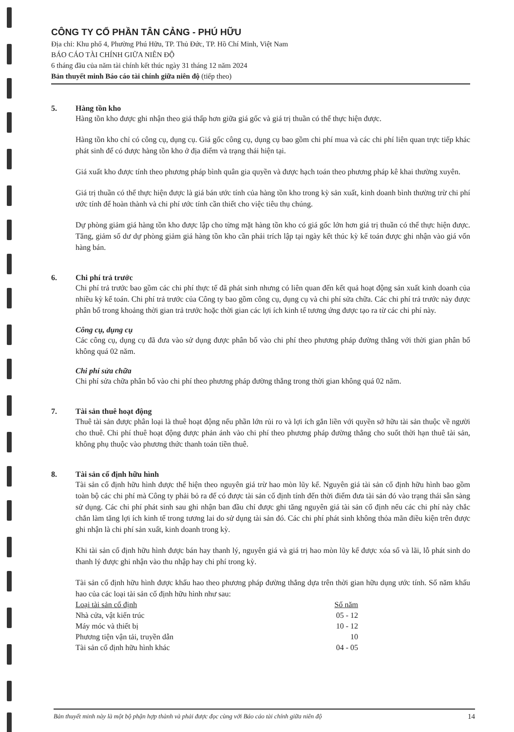CÔNG TY CỔ PHẦN TÂN CẢNG - PHÚ HỮU
Địa chỉ: Khu phố 4, Phường Phú Hữu, TP. Thủ Đức, TP. Hồ Chí Minh, Việt Nam
BÁO CÁO TÀI CHÍNH GIỮA NIÊN ĐỘ
6 tháng đầu của năm tài chính kết thúc ngày 31 tháng 12 năm 2024
Bản thuyết minh Báo cáo tài chính giữa niên độ (tiếp theo)
5. Hàng tồn kho
Hàng tồn kho được ghi nhận theo giá thấp hơn giữa giá gốc và giá trị thuần có thể thực hiện được.
Hàng tồn kho chỉ có công cụ, dụng cụ. Giá gốc công cụ, dụng cụ bao gồm chi phí mua và các chi phí liên quan trực tiếp khác phát sinh để có được hàng tồn kho ở địa điểm và trạng thái hiện tại.
Giá xuất kho được tính theo phương pháp bình quân gia quyền và được hạch toán theo phương pháp kê khai thường xuyên.
Giá trị thuần có thể thực hiện được là giá bán ước tính của hàng tồn kho trong kỳ sản xuất, kinh doanh bình thường trừ chi phí ước tính để hoàn thành và chi phí ước tính cần thiết cho việc tiêu thụ chúng.
Dự phòng giảm giá hàng tồn kho được lập cho từng mặt hàng tồn kho có giá gốc lớn hơn giá trị thuần có thể thực hiện được. Tăng, giảm số dư dự phòng giảm giá hàng tồn kho cần phải trích lập tại ngày kết thúc kỳ kế toán được ghi nhận vào giá vốn hàng bán.
6. Chi phí trả trước
Chi phí trả trước bao gồm các chi phí thực tế đã phát sinh nhưng có liên quan đến kết quả hoạt động sản xuất kinh doanh của nhiều kỳ kế toán. Chi phí trả trước của Công ty bao gồm công cụ, dụng cụ và chi phí sửa chữa. Các chi phí trả trước này được phân bổ trong khoảng thời gian trả trước hoặc thời gian các lợi ích kinh tế tương ứng được tạo ra từ các chi phí này.
Công cụ, dụng cụ
Các công cụ, dụng cụ đã đưa vào sử dụng được phân bổ vào chi phí theo phương pháp đường thẳng với thời gian phân bổ không quá 02 năm.
Chi phí sửa chữa
Chi phí sửa chữa phân bổ vào chi phí theo phương pháp đường thẳng trong thời gian không quá 02 năm.
7. Tài sản thuê hoạt động
Thuê tài sản được phân loại là thuê hoạt động nếu phần lớn rủi ro và lợi ích gắn liền với quyền sở hữu tài sản thuộc về người cho thuê. Chi phí thuê hoạt động được phản ánh vào chi phí theo phương pháp đường thẳng cho suốt thời hạn thuê tài sản, không phụ thuộc vào phương thức thanh toán tiền thuê.
8. Tài sản cố định hữu hình
Tài sản cố định hữu hình được thể hiện theo nguyên giá trừ hao mòn lũy kế. Nguyên giá tài sản cố định hữu hình bao gồm toàn bộ các chi phí mà Công ty phải bỏ ra để có được tài sản cố định tính đến thời điểm đưa tài sản đó vào trạng thái sẵn sàng sử dụng. Các chi phí phát sinh sau ghi nhận ban đầu chỉ được ghi tăng nguyên giá tài sản cố định nếu các chi phí này chắc chắn làm tăng lợi ích kinh tế trong tương lai do sử dụng tài sản đó. Các chi phí phát sinh không thỏa mãn điều kiện trên được ghi nhận là chi phí sản xuất, kinh doanh trong kỳ.
Khi tài sản cố định hữu hình được bán hay thanh lý, nguyên giá và giá trị hao mòn lũy kế được xóa sổ và lãi, lỗ phát sinh do thanh lý được ghi nhận vào thu nhập hay chi phí trong kỳ.
Tài sản cố định hữu hình được khấu hao theo phương pháp đường thẳng dựa trên thời gian hữu dụng ước tính. Số năm khấu hao của các loại tài sản cố định hữu hình như sau:
| Loại tài sản cố định | Số năm |
| --- | --- |
| Nhà cửa, vật kiến trúc | 05 - 12 |
| Máy móc và thiết bị | 10 - 12 |
| Phương tiện vận tải, truyền dẫn | 10 |
| Tài sản cố định hữu hình khác | 04 - 05 |
Bản thuyết minh này là một bộ phận hợp thành và phải được đọc cùng với Báo cáo tài chính giữa niên độ 14